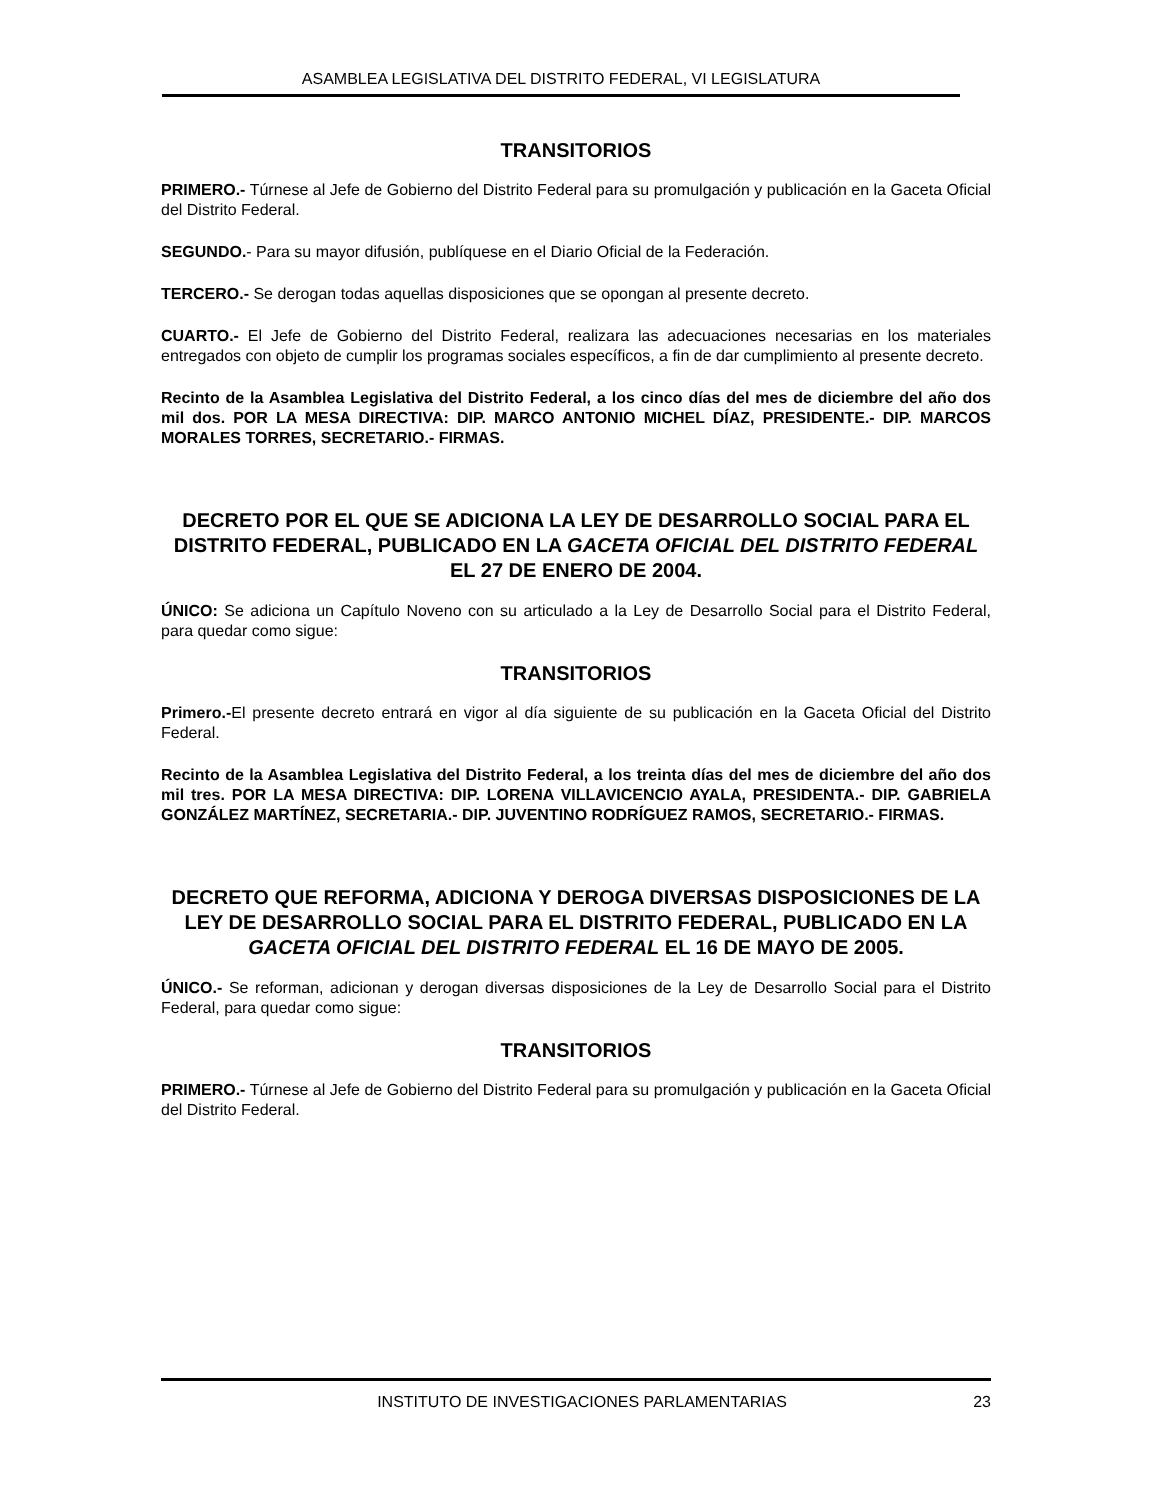ASAMBLEA LEGISLATIVA DEL DISTRITO FEDERAL, VI LEGISLATURA
TRANSITORIOS
PRIMERO.- Túrnese al Jefe de Gobierno del Distrito Federal para su promulgación y publicación en la Gaceta Oficial del Distrito Federal.
SEGUNDO.- Para su mayor difusión, publíquese en el Diario Oficial de la Federación.
TERCERO.- Se derogan todas aquellas disposiciones que se opongan al presente decreto.
CUARTO.- El Jefe de Gobierno del Distrito Federal, realizara las adecuaciones necesarias en los materiales entregados con objeto de cumplir los programas sociales específicos, a fin de dar cumplimiento al presente decreto.
Recinto de la Asamblea Legislativa del Distrito Federal, a los cinco días del mes de diciembre del año dos mil dos. POR LA MESA DIRECTIVA: DIP. MARCO ANTONIO MICHEL DÍAZ, PRESIDENTE.- DIP. MARCOS MORALES TORRES, SECRETARIO.- FIRMAS.
DECRETO POR EL QUE SE ADICIONA LA LEY DE DESARROLLO SOCIAL PARA EL DISTRITO FEDERAL, PUBLICADO EN LA GACETA OFICIAL DEL DISTRITO FEDERAL EL 27 DE ENERO DE 2004.
ÚNICO: Se adiciona un Capítulo Noveno con su articulado a la Ley de Desarrollo Social para el Distrito Federal, para quedar como sigue:
TRANSITORIOS
Primero.-El presente decreto entrará en vigor al día siguiente de su publicación en la Gaceta Oficial del Distrito Federal.
Recinto de la Asamblea Legislativa del Distrito Federal, a los treinta días del mes de diciembre del año dos mil tres. POR LA MESA DIRECTIVA: DIP. LORENA VILLAVICENCIO AYALA, PRESIDENTA.- DIP. GABRIELA GONZÁLEZ MARTÍNEZ, SECRETARIA.- DIP. JUVENTINO RODRÍGUEZ RAMOS, SECRETARIO.- FIRMAS.
DECRETO QUE REFORMA, ADICIONA Y DEROGA DIVERSAS DISPOSICIONES DE LA LEY DE DESARROLLO SOCIAL PARA EL DISTRITO FEDERAL, PUBLICADO EN LA GACETA OFICIAL DEL DISTRITO FEDERAL EL 16 DE MAYO DE 2005.
ÚNICO.- Se reforman, adicionan y derogan diversas disposiciones de la Ley de Desarrollo Social para el Distrito Federal, para quedar como sigue:
TRANSITORIOS
PRIMERO.- Túrnese al Jefe de Gobierno del Distrito Federal para su promulgación y publicación en la Gaceta Oficial del Distrito Federal.
INSTITUTO DE INVESTIGACIONES PARLAMENTARIAS 23